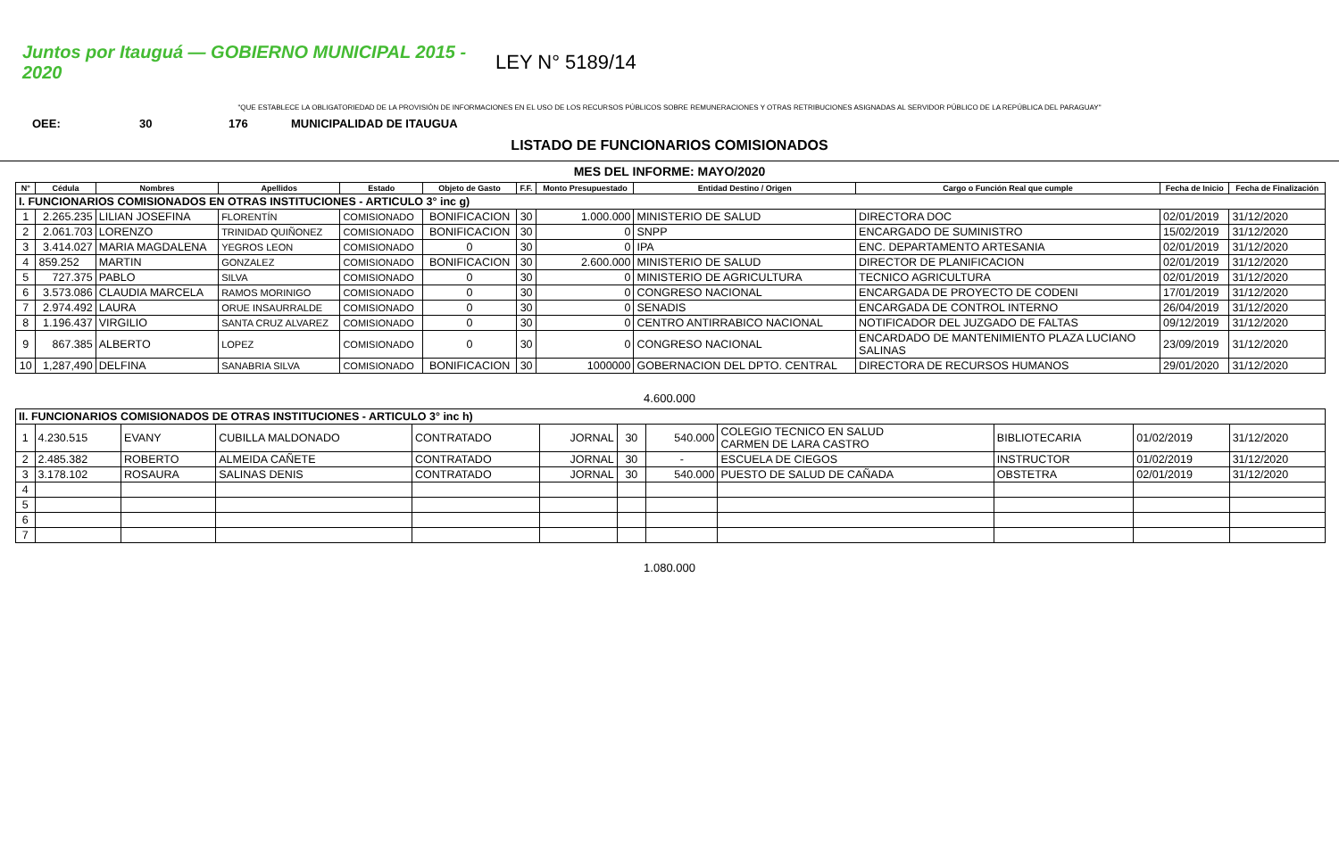Juntos por Itauguá — GOBIERNO MUNICIPAL 2015 - 2020
LEY N° 5189/14
"QUE ESTABLECE LA OBLIGATORIEDAD DE LA PROVISIÓN DE INFORMACIONES EN EL USO DE LOS RECURSOS PÚBLICOS SOBRE REMUNERACIONES Y OTRAS RETRIBUCIONES ASIGNADAS AL SERVIDOR PÚBLICO DE LA REPÚBLICA DEL PARAGUAY"
OEE: 30 176 MUNICIPALIDAD DE ITAUGUA
LISTADO DE FUNCIONARIOS COMISIONADOS
MES DEL INFORME: MAYO/2020
| N° | Cédula | Nombres | Apellidos | Estado | Objeto de Gasto | F.F. | Monto Presupuestado | Entidad Destino / Origen | Cargo o Función Real que cumple | Fecha de Inicio | Fecha de Finalización |
| --- | --- | --- | --- | --- | --- | --- | --- | --- | --- | --- | --- |
| I. FUNCIONARIOS COMISIONADOS EN OTRAS INSTITUCIONES - ARTICULO 3° inc g) | | | | | | | | | | | |
| 1 | 2.265.235 | LILIAN JOSEFINA | FLORENTÍN | COMISIONADO | BONIFICACION | 30 | 1.000.000 | MINISTERIO DE SALUD | DIRECTORA DOC | 02/01/2019 | 31/12/2020 |
| 2 | 2.061.703 | LORENZO | TRINIDAD QUIÑONEZ | COMISIONADO | BONIFICACION | 30 | 0 | SNPP | ENCARGADO DE SUMINISTRO | 15/02/2019 | 31/12/2020 |
| 3 | 3.414.027 | MARIA MAGDALENA | YEGROS LEON | COMISIONADO | 0 | 30 | 0 | IPA | ENC. DEPARTAMENTO ARTESANIA | 02/01/2019 | 31/12/2020 |
| 4 | 859.252 | MARTIN | GONZALEZ | COMISIONADO | BONIFICACION | 30 | 2.600.000 | MINISTERIO DE SALUD | DIRECTOR DE PLANIFICACION | 02/01/2019 | 31/12/2020 |
| 5 | 727.375 | PABLO | SILVA | COMISIONADO | 0 | 30 | 0 | MINISTERIO DE AGRICULTURA | TECNICO AGRICULTURA | 02/01/2019 | 31/12/2020 |
| 6 | 3.573.086 | CLAUDIA MARCELA | RAMOS MORINIGO | COMISIONADO | 0 | 30 | 0 | CONGRESO NACIONAL | ENCARGADA DE PROYECTO DE CODENI | 17/01/2019 | 31/12/2020 |
| 7 | 2.974.492 | LAURA | ORUE INSAURRALDE | COMISIONADO | 0 | 30 | 0 | SENADIS | ENCARGADA DE CONTROL INTERNO | 26/04/2019 | 31/12/2020 |
| 8 | 1.196.437 | VIRGILIO | SANTA CRUZ ALVAREZ | COMISIONADO | 0 | 30 | 0 | CENTRO ANTIRRABICO NACIONAL | NOTIFICADOR DEL JUZGADO DE FALTAS | 09/12/2019 | 31/12/2020 |
| 9 | 867.385 | ALBERTO | LOPEZ | COMISIONADO | 0 | 30 | 0 | CONGRESO NACIONAL | ENCARDADO DE MANTENIMIENTO PLAZA LUCIANO SALINAS | 23/09/2019 | 31/12/2020 |
| 10 | 1,287,490 | DELFINA | SANABRIA SILVA | COMISIONADO | BONIFICACION | 30 | 1000000 | GOBERNACION DEL DPTO. CENTRAL | DIRECTORA DE RECURSOS HUMANOS | 29/01/2020 | 31/12/2020 |
4.600.000
| II. FUNCIONARIOS COMISIONADOS DE OTRAS INSTITUCIONES - ARTICULO 3° inc h) | | | | | | | | | | | |
| 1 | 4.230.515 | EVANY | CUBILLA MALDONADO | CONTRATADO | JORNAL | 30 | 540.000 | COLEGIO TECNICO EN SALUD CARMEN DE LARA CASTRO | BIBLIOTECARIA | 01/02/2019 | 31/12/2020 |
| 2 | 2.485.382 | ROBERTO | ALMEIDA CAÑETE | CONTRATADO | JORNAL | 30 | - | ESCUELA DE CIEGOS | INSTRUCTOR | 01/02/2019 | 31/12/2020 |
| 3 | 3.178.102 | ROSAURA | SALINAS DENIS | CONTRATADO | JORNAL | 30 | 540.000 | PUESTO DE SALUD DE CAÑADA | OBSTETRA | 02/01/2019 | 31/12/2020 |
| 4 | | | | | | | | | | | |
| 5 | | | | | | | | | | | |
| 6 | | | | | | | | | | | |
| 7 | | | | | | | | | | | |
1.080.000